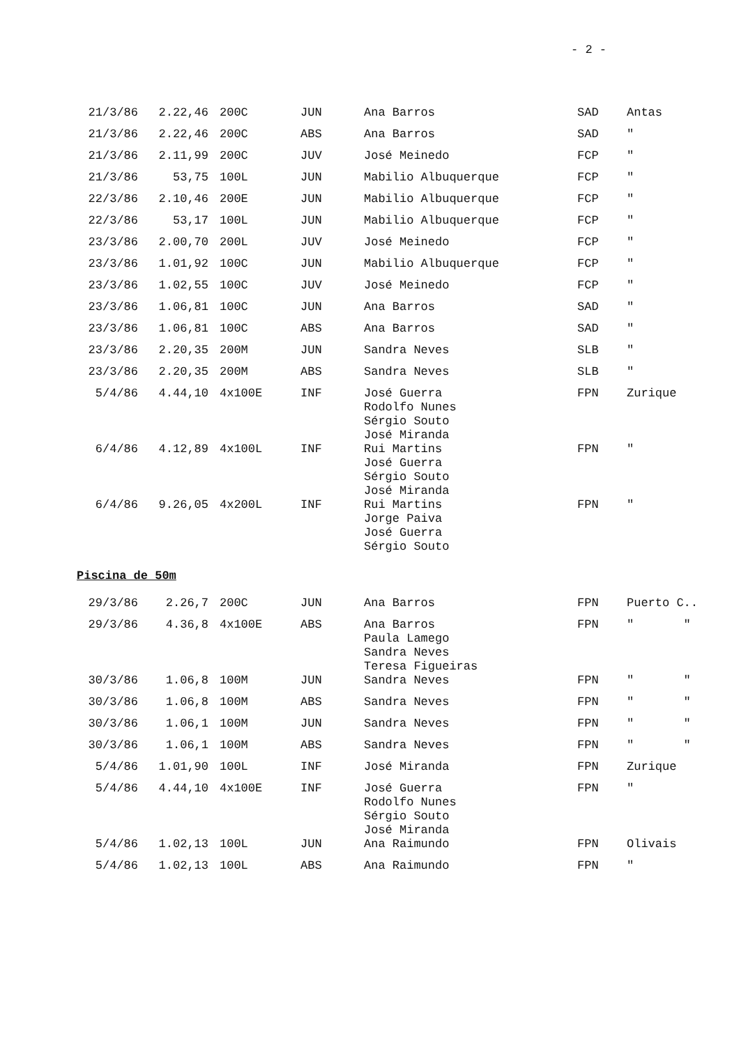- 2 -
| 21/3/86 | 2.22,46 | 200C | JUN | Ana Barros | SAD | Antas |
| 21/3/86 | 2.22,46 | 200C | ABS | Ana Barros | SAD | " |
| 21/3/86 | 2.11,99 | 200C | JUV | José Meinedo | FCP | " |
| 21/3/86 | 53,75 | 100L | JUN | Mabilio Albuquerque | FCP | " |
| 22/3/86 | 2.10,46 | 200E | JUN | Mabilio Albuquerque | FCP | " |
| 22/3/86 | 53,17 | 100L | JUN | Mabilio Albuquerque | FCP | " |
| 23/3/86 | 2.00,70 | 200L | JUV | José Meinedo | FCP | " |
| 23/3/86 | 1.01,92 | 100C | JUN | Mabilio Albuquerque | FCP | " |
| 23/3/86 | 1.02,55 | 100C | JUV | José Meinedo | FCP | " |
| 23/3/86 | 1.06,81 | 100C | JUN | Ana Barros | SAD | " |
| 23/3/86 | 1.06,81 | 100C | ABS | Ana Barros | SAD | " |
| 23/3/86 | 2.20,35 | 200M | JUN | Sandra Neves | SLB | " |
| 23/3/86 | 2.20,35 | 200M | ABS | Sandra Neves | SLB | " |
| 5/4/86 | 4.44,10 | 4x100E | INF | José Guerra Rodolfo Nunes Sérgio Souto José Miranda | FPN | Zurique |
| 6/4/86 | 4.12,89 | 4x100L | INF | Rui Martins José Guerra Sérgio Souto José Miranda | FPN | " |
| 6/4/86 | 9.26,05 | 4x200L | INF | Rui Martins Jorge Paiva José Guerra Sérgio Souto | FPN | " |
Piscina de 50m
| 29/3/86 | 2.26,7 | 200C | JUN | Ana Barros | FPN | Puerto C.. |
| 29/3/86 | 4.36,8 | 4x100E | ABS | Ana Barros Paula Lamego Sandra Neves Teresa Figueiras | FPN | " " |
| 30/3/86 | 1.06,8 | 100M | JUN | Sandra Neves | FPN | " " |
| 30/3/86 | 1.06,8 | 100M | ABS | Sandra Neves | FPN | " " |
| 30/3/86 | 1.06,1 | 100M | JUN | Sandra Neves | FPN | " " |
| 30/3/86 | 1.06,1 | 100M | ABS | Sandra Neves | FPN | " " |
| 5/4/86 | 1.01,90 | 100L | INF | José Miranda | FPN | Zurique |
| 5/4/86 | 4.44,10 | 4x100E | INF | José Guerra Rodolfo Nunes Sérgio Souto José Miranda | FPN | " |
| 5/4/86 | 1.02,13 | 100L | JUN | Ana Raimundo | FPN | Olivais |
| 5/4/86 | 1.02,13 | 100L | ABS | Ana Raimundo | FPN | " |